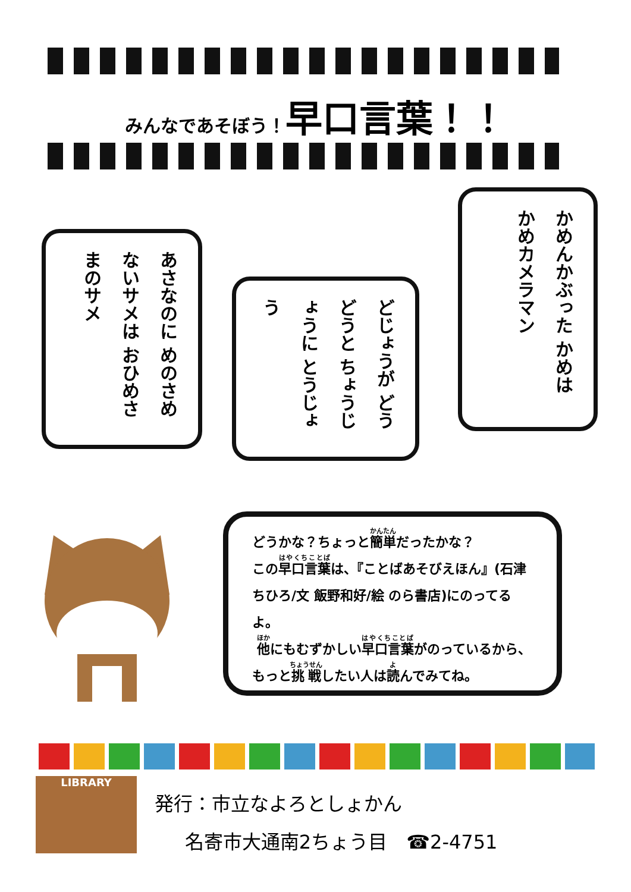みんなであそぼう！早口言葉！！
かめんかぶった かめは かめカメラマン
どじょうが どうどうと ちょうじょうに とうじょう
あさなのに めのさめないサメは おひめさまのサメ
どうかな？ちょっと簡単だったかな？
この早口言葉は、『ことばあそびえほん』(石津ちひろ/文 飯野和好/絵 のら書店)にのってるよ。
他にもむずかしい早口言葉がのっているから、もっと挑戦したい人は読んでみてね。
LIBRARY
発行：市立なよろとしょかん
名寄市大通南2ちょう目　☎2-4751